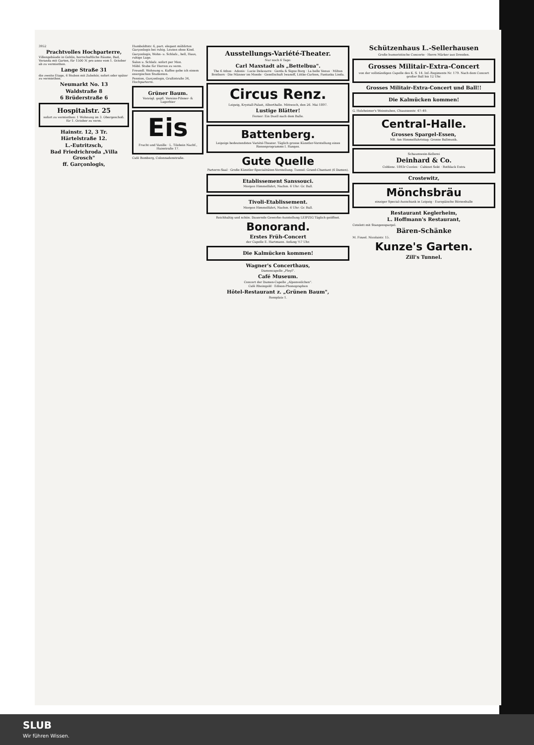3952
Prachtvolles Hochparterre,
Villengebäude in Gohlis, herrschaftliche Räume, Bad, Veranda mit Garten, für 1500 ℳ pro anno vom 1. October ab zu vermiethen.
Lange Straße 31
die zweite Etage, 6 Stuben mit Zubehör, sofort oder später zu vermiethen.
Neumarkt No. 13
Waldstraße 8
6 Brüderstraße 6
Hospitalstr. 25
sofort zu vermiethen: 1 Wohnung im 3. Obergeschoß. für 1. October zu verm.
Hainstr. 12, 3 Tr.
Härtelstraße 12.
L.-Eutritzsch,
Bad Friedrichroda „Villa Grosch"
ff. Garçonlogis,
Humboldtstr. 6, part. elegant möblirtes Garçonlogis bei ruhig. Leuten ohne Kind.
Garçonlogis, Wohn- u. Schlafz., hell, Haus, ruhige Lage.
Salon u. Schlafz. sofort per Mon.
Möbl. Stube für Herren zu verm.
Freundl. Wohnung u. Kaffee gebe ich einem energischen Studenten.
Pension, Garçonlogis, Graßistraße 34, Hochparterre.
Grüner Baum.
Vorzügl. gepfl. Vereins-Pilsner- & Lagerbier
Eis
Frucht und Vanille · L. Tilebein Nachf., Hainstraße 17.
Café Bomberg, Colonnadenstraße.
Ausstellungs-Variété-Theater.
Nur noch 6 Tage:
Carl Maxstadt als „Bettelbua".
The 6 Athos · Adonis · Lucie Delavarre · Gerda & Signe Borg · La belle Venus · Milton Brothers · Die Männer im Monde · Gesellschaft Iwanoff, Littke-Carlsen, Fantaska Linda.
Circus Renz.
Leipzig, Krystall-Palast, Alberthalle. Mittwoch, den 26. Mai 1897.
Lustige Blätter!
Ferner: Ein Duell nach dem Balle.
Battenberg.
Leipzigs bedeutendstes Variété-Theater. Täglich grosse Künstler-Vorstellung eines Riesenprogramms I. Ranges.
Gute Quelle
Parterre-Saal · Große Künstler-Specialitäten-Vorstellung. Tunnel: Grand-Chantant (6 Damen).
Etablissement Sanssouci.
Morgen Himmelfahrt, Nachm. 6 Uhr: Gr. Ball.
Tivoli-Etablissement.
Morgen Himmelfahrt, Nachm. 6 Uhr: Gr. Ball.
Reichhaltig und schön. Dauernde Gewerbe-Ausstellung LEIPZIG Täglich geöffnet.
Bonorand.
Erstes Früh-Concert
der Capelle E. Hartmann. Anfang ½7 Uhr.
Die Kalmücken kommen!
Wagner's Concerthaus,
Damencapelle „Pleyl".
Café Museum.
Concert der Damen-Capelle „Alpenveilchen".
Café Rheingold · Edison-Phonographen
Hôtel-Restaurant z. „Grünen Baum",
Rossplatz 1.
Schützenhaus L.-Sellerhausen
Große humoristische Concerte · Herrn Märker aus Dresden.
Grosses Militair-Extra-Concert
von der vollständigen Capelle des K. S. 14. Inf.-Regiments Nr. 179. Nach dem Concert großer Ball bis 12 Uhr.
Grosses Militair-Extra-Concert und Ball!!
Die Kalmücken kommen!
G. Holzheimer's Weinstuben, Chausseestr. 47–49.
Central-Halle.
Grosses Spargel-Essen,
NB. Am Himmelfahrtstag: Grosse Ballmusik.
Schaumwein-Kellerei
Deinhard & Co.
Coblenz. 1893r Cuvées · Cabinet Sekt · Rothlack Extra
Crostewitz,
Mönchsbräu
einziger Special-Ausschank in Leipzig · Europäische Börsenhalle
Restaurant Keglerheim,
L. Hoffmann's Restaurant,
Cotelett mit Stangenspargel.
Bären-Schänke
M. Finzel. Nicolaistr. 15.
Kunze's Garten.
Zill's Tunnel.
SLUB
Wir führen Wissen.